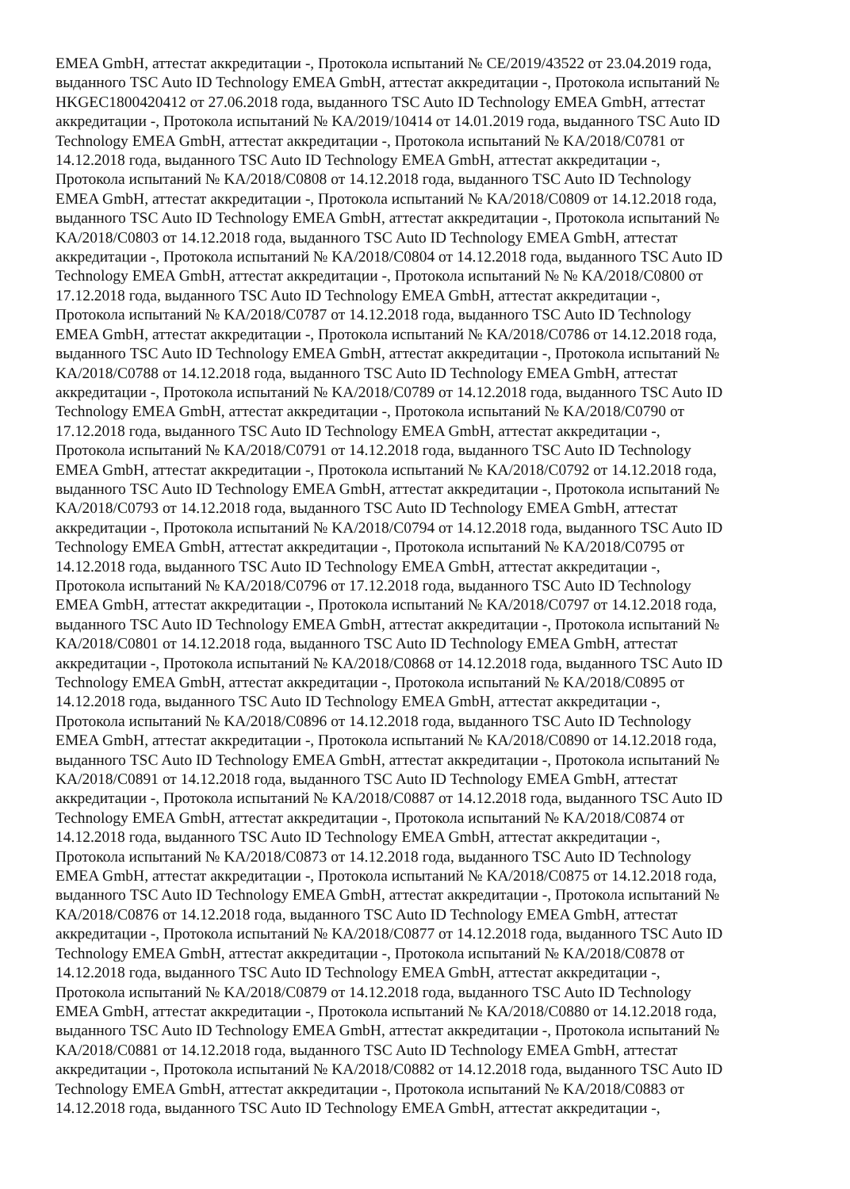EMEA GmbH, аттестат аккредитации -, Протокола испытаний № CE/2019/43522 от 23.04.2019 года,
выданного TSC Auto ID Technology EMEA GmbH, аттестат аккредитации -, Протокола испытаний №
HKGEC1800420412 от 27.06.2018 года, выданного TSC Auto ID Technology EMEA GmbH, аттестат
аккредитации -, Протокола испытаний № KA/2019/10414 от 14.01.2019 года, выданного TSC Auto ID
Technology EMEA GmbH, аттестат аккредитации -, Протокола испытаний № KA/2018/C0781 от
14.12.2018 года, выданного TSC Auto ID Technology EMEA GmbH, аттестат аккредитации -,
Протокола испытаний № KA/2018/C0808 от 14.12.2018 года, выданного TSC Auto ID Technology
EMEA GmbH, аттестат аккредитации -, Протокола испытаний № KA/2018/C0809 от 14.12.2018 года,
выданного TSC Auto ID Technology EMEA GmbH, аттестат аккредитации -, Протокола испытаний №
KA/2018/C0803 от 14.12.2018 года, выданного TSC Auto ID Technology EMEA GmbH, аттестат
аккредитации -, Протокола испытаний № KA/2018/C0804 от 14.12.2018 года, выданного TSC Auto ID
Technology EMEA GmbH, аттестат аккредитации -, Протокола испытаний № № KA/2018/C0800 от
17.12.2018 года, выданного TSC Auto ID Technology EMEA GmbH, аттестат аккредитации -,
Протокола испытаний № KA/2018/C0787 от 14.12.2018 года, выданного TSC Auto ID Technology
EMEA GmbH, аттестат аккредитации -, Протокола испытаний № KA/2018/C0786 от 14.12.2018 года,
выданного TSC Auto ID Technology EMEA GmbH, аттестат аккредитации -, Протокола испытаний №
KA/2018/C0788 от 14.12.2018 года, выданного TSC Auto ID Technology EMEA GmbH, аттестат
аккредитации -, Протокола испытаний № KA/2018/C0789 от 14.12.2018 года, выданного TSC Auto ID
Technology EMEA GmbH, аттестат аккредитации -, Протокола испытаний № KA/2018/C0790 от
17.12.2018 года, выданного TSC Auto ID Technology EMEA GmbH, аттестат аккредитации -,
Протокола испытаний № KA/2018/C0791 от 14.12.2018 года, выданного TSC Auto ID Technology
EMEA GmbH, аттестат аккредитации -, Протокола испытаний № KA/2018/C0792 от 14.12.2018 года,
выданного TSC Auto ID Technology EMEA GmbH, аттестат аккредитации -, Протокола испытаний №
KA/2018/C0793 от 14.12.2018 года, выданного TSC Auto ID Technology EMEA GmbH, аттестат
аккредитации -, Протокола испытаний № KA/2018/C0794 от 14.12.2018 года, выданного TSC Auto ID
Technology EMEA GmbH, аттестат аккредитации -, Протокола испытаний № KA/2018/C0795 от
14.12.2018 года, выданного TSC Auto ID Technology EMEA GmbH, аттестат аккредитации -,
Протокола испытаний № KA/2018/C0796 от 17.12.2018 года, выданного TSC Auto ID Technology
EMEA GmbH, аттестат аккредитации -, Протокола испытаний № KA/2018/C0797 от 14.12.2018 года,
выданного TSC Auto ID Technology EMEA GmbH, аттестат аккредитации -, Протокола испытаний №
KA/2018/C0801 от 14.12.2018 года, выданного TSC Auto ID Technology EMEA GmbH, аттестат
аккредитации -, Протокола испытаний № KA/2018/C0868 от 14.12.2018 года, выданного TSC Auto ID
Technology EMEA GmbH, аттестат аккредитации -, Протокола испытаний № KA/2018/C0895 от
14.12.2018 года, выданного TSC Auto ID Technology EMEA GmbH, аттестат аккредитации -,
Протокола испытаний № KA/2018/C0896 от 14.12.2018 года, выданного TSC Auto ID Technology
EMEA GmbH, аттестат аккредитации -, Протокола испытаний № KA/2018/C0890 от 14.12.2018 года,
выданного TSC Auto ID Technology EMEA GmbH, аттестат аккредитации -, Протокола испытаний №
KA/2018/C0891 от 14.12.2018 года, выданного TSC Auto ID Technology EMEA GmbH, аттестат
аккредитации -, Протокола испытаний № KA/2018/C0887 от 14.12.2018 года, выданного TSC Auto ID
Technology EMEA GmbH, аттестат аккредитации -, Протокола испытаний № KA/2018/C0874 от
14.12.2018 года, выданного TSC Auto ID Technology EMEA GmbH, аттестат аккредитации -,
Протокола испытаний № KA/2018/C0873 от 14.12.2018 года, выданного TSC Auto ID Technology
EMEA GmbH, аттестат аккредитации -, Протокола испытаний № KA/2018/C0875 от 14.12.2018 года,
выданного TSC Auto ID Technology EMEA GmbH, аттестат аккредитации -, Протокола испытаний №
KA/2018/C0876 от 14.12.2018 года, выданного TSC Auto ID Technology EMEA GmbH, аттестат
аккредитации -, Протокола испытаний № KA/2018/C0877 от 14.12.2018 года, выданного TSC Auto ID
Technology EMEA GmbH, аттестат аккредитации -, Протокола испытаний № KA/2018/C0878 от
14.12.2018 года, выданного TSC Auto ID Technology EMEA GmbH, аттестат аккредитации -,
Протокола испытаний № KA/2018/C0879 от 14.12.2018 года, выданного TSC Auto ID Technology
EMEA GmbH, аттестат аккредитации -, Протокола испытаний № KA/2018/C0880 от 14.12.2018 года,
выданного TSC Auto ID Technology EMEA GmbH, аттестат аккредитации -, Протокола испытаний №
KA/2018/C0881 от 14.12.2018 года, выданного TSC Auto ID Technology EMEA GmbH, аттестат
аккредитации -, Протокола испытаний № KA/2018/C0882 от 14.12.2018 года, выданного TSC Auto ID
Technology EMEA GmbH, аттестат аккредитации -, Протокола испытаний № KA/2018/C0883 от
14.12.2018 года, выданного TSC Auto ID Technology EMEA GmbH, аттестат аккредитации -,